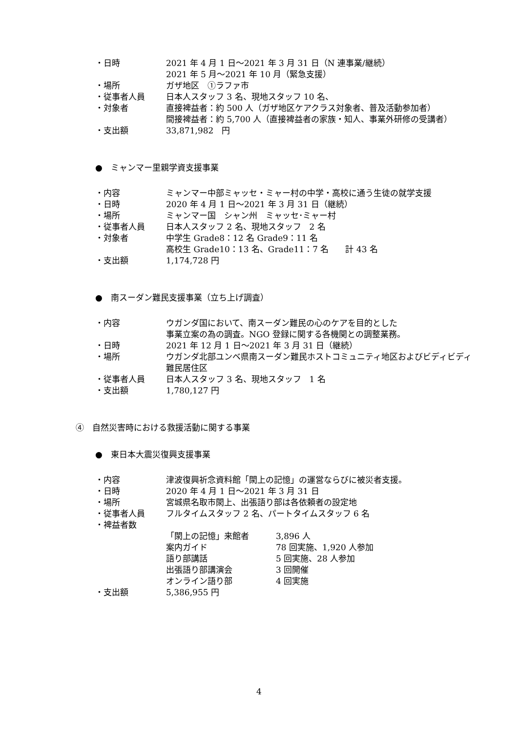・日時 2021 年 4 月 1 日～2021 年 3 月 31 日（N 連事業/継続）
2021 年 5 月～2021 年 10 月（緊急支援）
・場所 ガザ地区　①ラファ市
・従事者人員 日本人スタッフ 3 名、現地スタッフ 10 名、
・対象者 直接裨益者：約 500 人（ガザ地区ケアクラス対象者、普及活動参加者）
間接裨益者：約 5,700 人（直接裨益者の家族・知人、事業外研修の受講者）
・支出額 33,871,982　円
●　ミャンマー里親学資支援事業
・内容 ミャンマー中部ミャッセ・ミャー村の中学・高校に通う生徒の就学支援
・日時 2020 年 4 月 1 日～2021 年 3 月 31 日（継続）
・場所 ミャンマー国　シャン州　ミャッセ･ミャー村
・従事者人員 日本人スタッフ 2 名、現地スタッフ　2 名
・対象者 中学生 Grade8：12 名 Grade9：11 名
高校生 Grade10：13 名、Grade11：7 名　　計 43 名
・支出額 1,174,728 円
●　南スーダン難民支援事業（立ち上げ調査）
・内容 ウガンダ国において、南スーダン難民の心のケアを目的とした
事業立案の為の調査。NGO 登録に関する各機関との調整業務。
・日時 2021 年 12 月 1 日～2021 年 3 月 31 日（継続）
・場所 ウガンダ北部ユンベ県南スーダン難民ホストコミュニティ地区およびビディビディ難民居住区
・従事者人員 日本人スタッフ 3 名、現地スタッフ　1 名
・支出額 1,780,127 円
④　自然災害時における救援活動に関する事業
●　東日本大震災復興支援事業
・内容 津波復興祈念資料館「閖上の記憶」の運営ならびに被災者支援。
・日時 2020 年 4 月 1 日～2021 年 3 月 31 日
・場所 宮城県名取市閖上、出張語り部は各依頼者の設定地
・従事者人員 フルタイムスタッフ 2 名、パートタイムスタッフ 6 名
・裨益者数
「閖上の記憶」来館者 3,896 人
案内ガイド 78 回実施、1,920 人参加
語り部講話 5 回実施、28 人参加
出張語り部講演会 3 回開催
オンライン語り部 4 回実施
・支出額 5,386,955 円
4